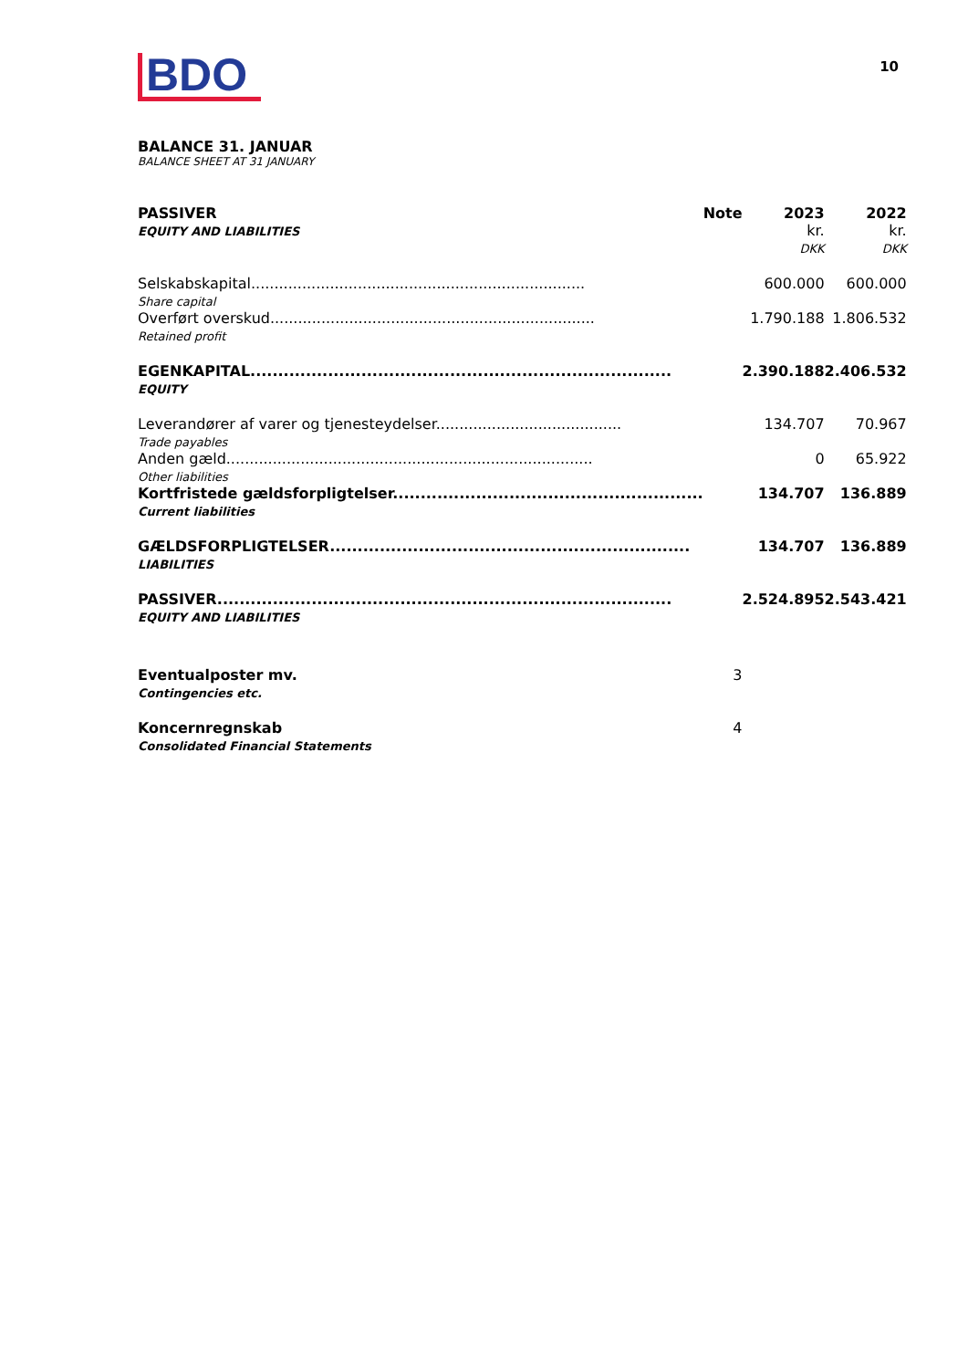BDO
10
BALANCE 31. JANUAR
BALANCE SHEET AT 31 JANUARY
| PASSIVER EQUITY AND LIABILITIES | Note | 2023 kr. DKK | 2022 kr. DKK |
| --- | --- | --- | --- |
| Selskabskapital........................................................................ Share capital | | 600.000 | 600.000 |
| Overført overskud...................................................................... Retained profit | | 1.790.188 | 1.806.532 |
| EGENKAPITAL............................................................................ EQUITY | | 2.390.188 | 2.406.532 |
| Leverandører af varer og tjenesteydelser........................................ Trade payables | | 134.707 | 70.967 |
| Anden gæld............................................................................... Other liabilities | | 0 | 65.922 |
| Kortfristede gældsforpligtelser........................................................ Current liabilities | | 134.707 | 136.889 |
| GÆLDSFORPLIGTELSER................................................................. LIABILITIES | | 134.707 | 136.889 |
| PASSIVER.................................................................................. EQUITY AND LIABILITIES | | 2.524.895 | 2.543.421 |
| Eventualposter mv. Contingencies etc. | 3 | | |
| Koncernregnskab Consolidated Financial Statements | 4 | | |